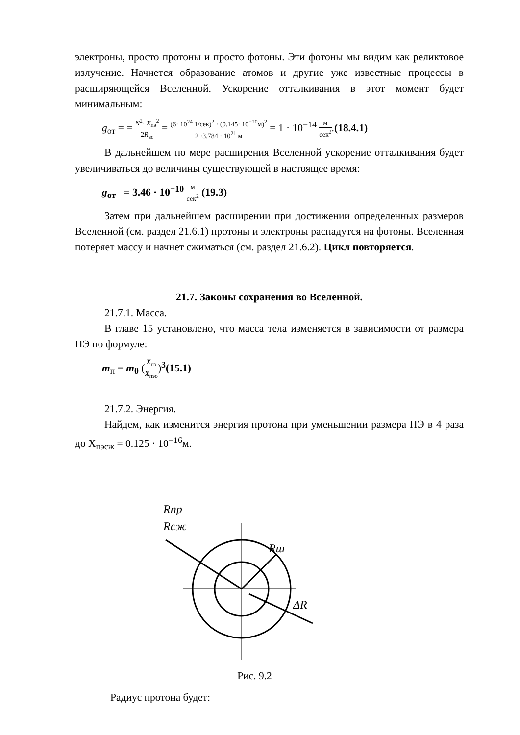электроны, просто протоны и просто фотоны. Эти фотоны мы видим как реликтовое излучение. Начнется образование атомов и другие уже известные процессы в расширяющейся Вселенной. Ускорение отталкивания в этот момент будет минимальным:
g<sub>от</sub> = = N<sup>2</sup>· X<sub>пэ</sub><sup>2</sup> 2R<sub>вс</sub> = (6· 10<sup>24</sup> 1/сек)<sup>2</sup> · (0.145· 10<sup>−20</sup>м)<sup>2</sup> 2 ·3.784 · 10<sup>21</sup> м = 1 · 10<sup>−14</sup> м сек<sup>2</sup>.(18.4.1)
В дальнейшем по мере расширения Вселенной ускорение отталкивания будет увеличиваться до величины существующей в настоящее время:
g<sub>от</sub> = 3.46 · 10<sup>−10</sup> м сек<sup>2</sup> (19.3)
Затем при дальнейшем расширении при достижении определенных размеров Вселенной (см. раздел 21.6.1) протоны и электроны распадутся на фотоны. Вселенная потеряет массу и начнет сжиматься (см. раздел 21.6.2). Цикл повторяется.
21.7. Законы сохранения во Вселенной.
21.7.1. Масса.
В главе 15 установлено, что масса тела изменяется в зависимости от размера ПЭ по формуле:
m<sub>п</sub> = m<sub>0</sub> (X<sub>пэ</sub> X<sub>пэо</sub>)<sup>3</sup>(15.1)
21.7.2. Энергия.
Найдем, как изменится энергия протона при уменьшении размера ПЭ в 4 раза до X<sub>пэсж</sub> = 0.125 · 10<sup>−16</sup>м.
Rnp
Rcж
Rш
ΔR
Рис. 9.2
Радиус протона будет: